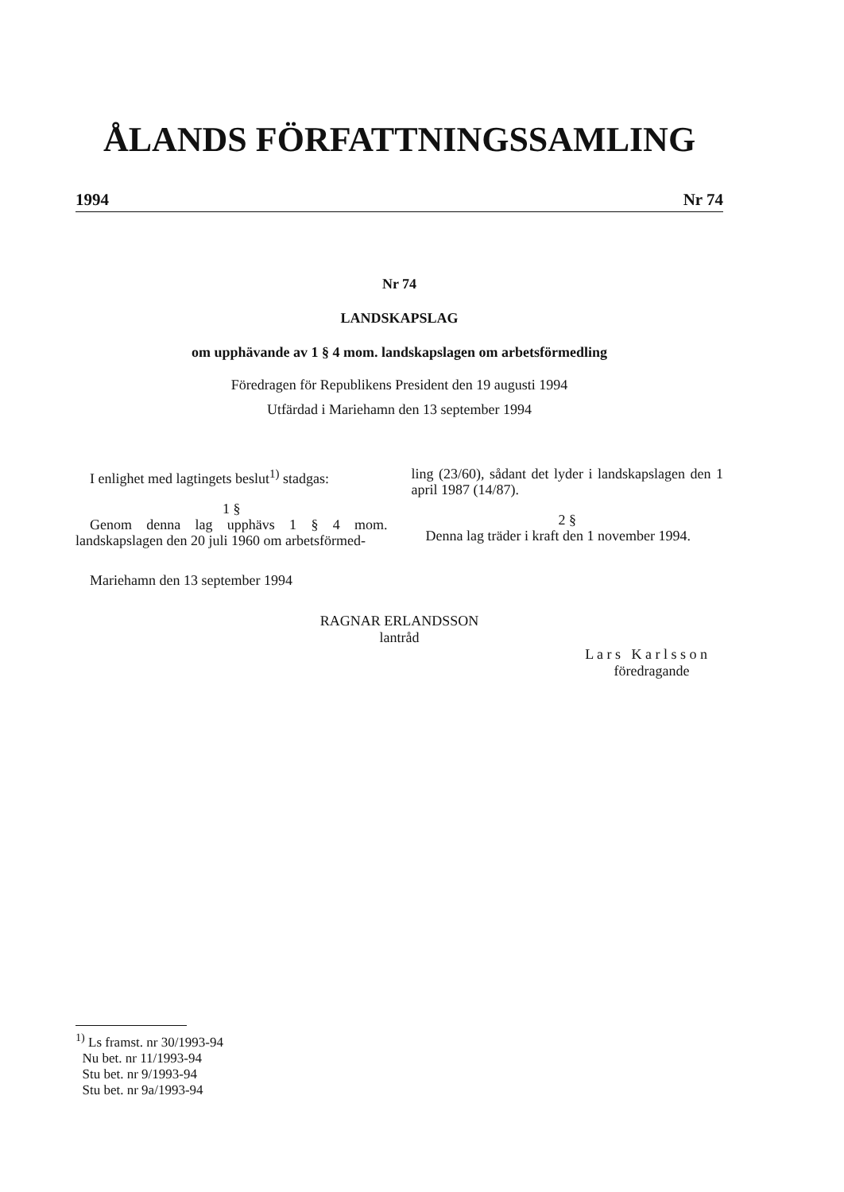ÅLANDS FÖRFATTNINGSSAMLING
1994 Nr 74
Nr 74
LANDSKAPSLAG
om upphävande av 1 § 4 mom. landskapslagen om arbetsförmedling
Föredragen för Republikens President den 19 augusti 1994
Utfärdad i Mariehamn den 13 september 1994
I enlighet med lagtingets beslut<sup>1)</sup> stadgas:
1 §
Genom denna lag upphävs 1 § 4 mom. landskapslagen den 20 juli 1960 om arbetsförmed-
ling (23/60), sådant det lyder i landskapslagen den 1 april 1987 (14/87).
2 §
Denna lag träder i kraft den 1 november 1994.
Mariehamn den 13 september 1994
RAGNAR ERLANDSSON
lantråd
L a r s K a r l s s o n
föredragande
<sup>1)</sup> Ls framst. nr 30/1993-94
Nu bet. nr 11/1993-94
Stu bet. nr 9/1993-94
Stu bet. nr 9a/1993-94